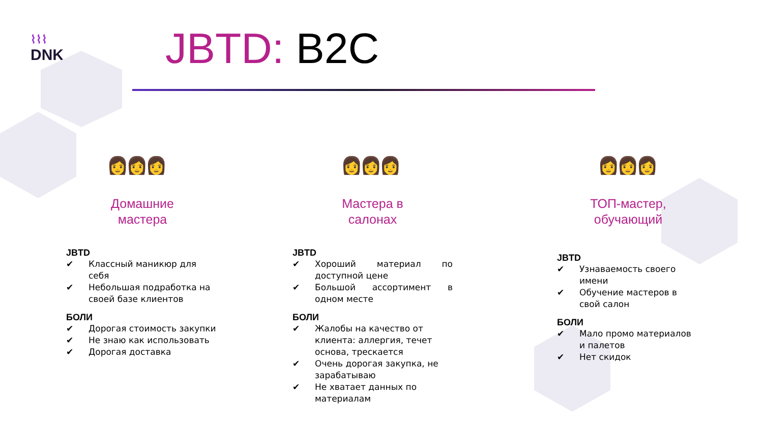⌇⌇⌇
DNK
JBTD: B2C
👩👩👩
Домашние
мастера
JBTD
✔ Классный маникюр для себя
✔ Небольшая подработка на своей базе клиентов
БОЛИ
✔ Дорогая стоимость закупки
✔ Не знаю как использовать
✔ Дорогая доставка
👩👩👩
Мастера в
салонах
JBTD
✔ Хороший материал по доступной цене
✔ Большой ассортимент в одном месте
БОЛИ
✔ Жалобы на качество от клиента: аллергия, течет основа, трескается
✔ Очень дорогая закупка, не зарабатываю
✔ Не хватает данных по материалам
👩👩👩
ТОП-мастер,
обучающий
JBTD
✔ Узнаваемость своего имени
✔ Обучение мастеров в свой салон
БОЛИ
✔ Мало промо материалов и палетов
✔ Нет скидок